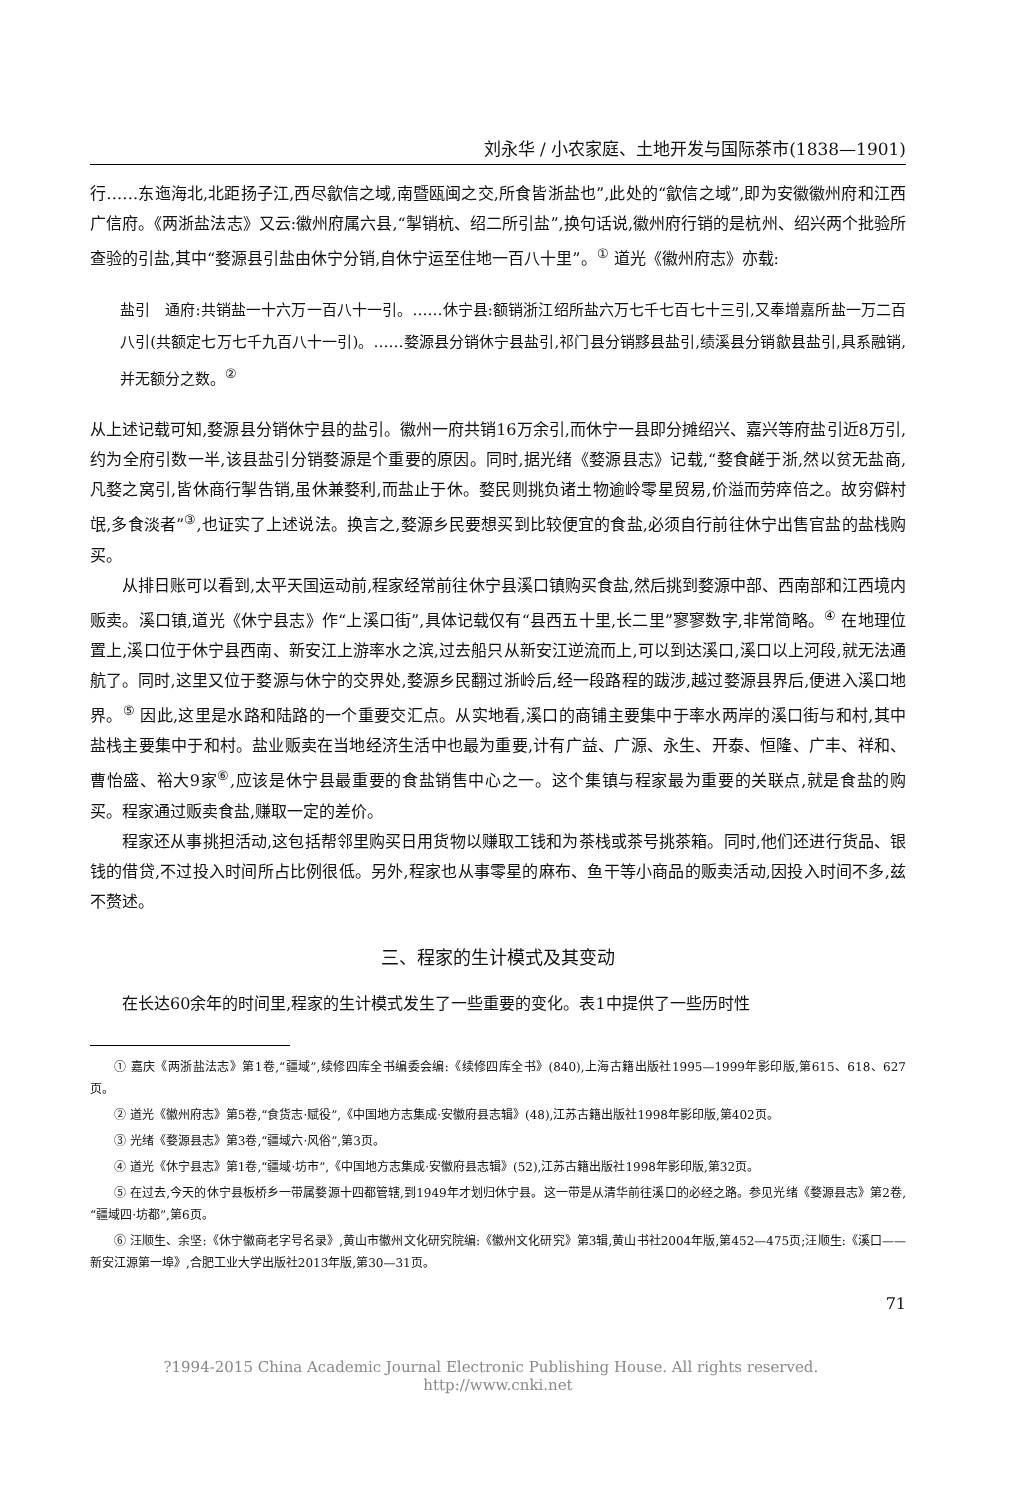刘永华 / 小农家庭、土地开发与国际茶市(1838—1901)
行……东迤海北,北距扬子江,西尽歙信之域,南暨瓯闽之交,所食皆浙盐也”,此处的“歙信之域”,即为安徽徽州府和江西广信府。《两浙盐法志》又云:徽州府属六县,“掣销杭、绍二所引盐”,换句话说,徽州府行销的是杭州、绍兴两个批验所查验的引盐,其中“婺源县引盐由休宁分销,自休宁运至住地一百八十里”。<sup>①</sup> 道光《徽州府志》亦载:
盐引　通府:共销盐一十六万一百八十一引。……休宁县:额销浙江绍所盐六万七千七百七十三引,又奉增嘉所盐一万二百八引(共额定七万七千九百八十一引)。……婺源县分销休宁县盐引,祁门县分销黟县盐引,绩溪县分销歙县盐引,具系融销,并无额分之数。<sup>②</sup>
从上述记载可知,婺源县分销休宁县的盐引。徽州一府共销16万余引,而休宁一县即分摊绍兴、嘉兴等府盐引近8万引,约为全府引数一半,该县盐引分销婺源是个重要的原因。同时,据光绪《婺源县志》记载,“婺食鹾于浙,然以贫无盐商,凡婺之窝引,皆休商行掣告销,虽休兼婺利,而盐止于休。婺民则挑负诸土物逾岭零星贸易,价溢而劳瘁倍之。故穷僻村氓,多食淡者”<sup>③</sup>,也证实了上述说法。换言之,婺源乡民要想买到比较便宜的食盐,必须自行前往休宁出售官盐的盐栈购买。
从排日账可以看到,太平天国运动前,程家经常前往休宁县溪口镇购买食盐,然后挑到婺源中部、西南部和江西境内贩卖。溪口镇,道光《休宁县志》作“上溪口街”,具体记载仅有“县西五十里,长二里”寥寥数字,非常简略。<sup>④</sup> 在地理位置上,溪口位于休宁县西南、新安江上游率水之滨,过去船只从新安江逆流而上,可以到达溪口,溪口以上河段,就无法通航了。同时,这里又位于婺源与休宁的交界处,婺源乡民翻过浙岭后,经一段路程的跋涉,越过婺源县界后,便进入溪口地界。<sup>⑤</sup> 因此,这里是水路和陆路的一个重要交汇点。从实地看,溪口的商铺主要集中于率水两岸的溪口街与和村,其中盐栈主要集中于和村。盐业贩卖在当地经济生活中也最为重要,计有广益、广源、永生、开泰、恒隆、广丰、祥和、曹怡盛、裕大9家<sup>⑥</sup>,应该是休宁县最重要的食盐销售中心之一。这个集镇与程家最为重要的关联点,就是食盐的购买。程家通过贩卖食盐,赚取一定的差价。
程家还从事挑担活动,这包括帮邻里购买日用货物以赚取工钱和为茶栈或茶号挑茶箱。同时,他们还进行货品、银钱的借贷,不过投入时间所占比例很低。另外,程家也从事零星的麻布、鱼干等小商品的贩卖活动,因投入时间不多,兹不赘述。
三、程家的生计模式及其变动
在长达60余年的时间里,程家的生计模式发生了一些重要的变化。表1中提供了一些历时性
① 嘉庆《两浙盐法志》第1卷,“疆域”,续修四库全书编委会编:《续修四库全书》(840),上海古籍出版社1995—1999年影印版,第615、618、627页。
② 道光《徽州府志》第5卷,“食货志·赋役”,《中国地方志集成·安徽府县志辑》(48),江苏古籍出版社1998年影印版,第402页。
③ 光绪《婺源县志》第3卷,“疆域六·风俗”,第3页。
④ 道光《休宁县志》第1卷,“疆域·坊市”,《中国地方志集成·安徽府县志辑》(52),江苏古籍出版社1998年影印版,第32页。
⑤ 在过去,今天的休宁县板桥乡一带属婺源十四都管辖,到1949年才划归休宁县。这一带是从清华前往溪口的必经之路。参见光绪《婺源县志》第2卷,“疆域四·坊都”,第6页。
⑥ 汪顺生、余坚:《休宁徽商老字号名录》,黄山市徽州文化研究院编:《徽州文化研究》第3辑,黄山书社2004年版,第452—475页;汪顺生:《溪口——新安江源第一埠》,合肥工业大学出版社2013年版,第30—31页。
71
?1994-2015 China Academic Journal Electronic Publishing House. All rights reserved. http://www.cnki.net